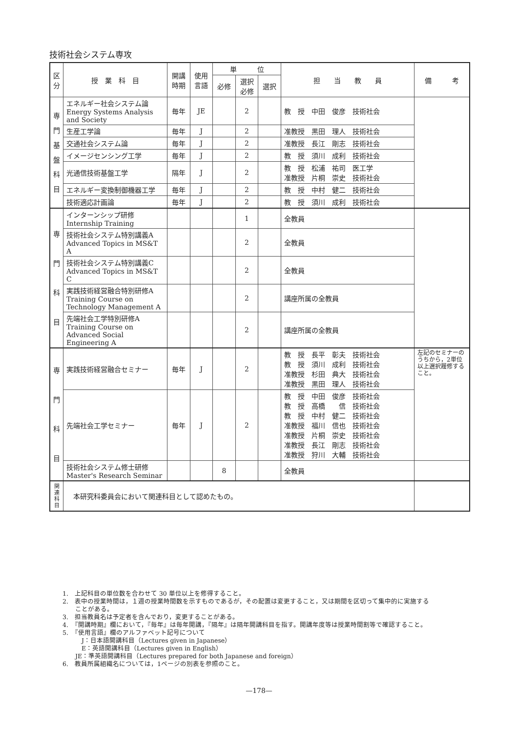技術社会システム専攻
| 区 分 | 授 業 科 目 | 開講 時期 | 使用 言語 | 単 位 | | | 担 当 教 員 | 備 考 |
| --- | --- | --- | --- | --- | --- | --- | --- | --- |
| | | | | 必修 | 選択 必修 | 選択 | | |
| 専 門 基 盤 科 目 | エネルギー社会システム論 Energy Systems Analysis and Society | 毎年 | JE | | 2 | | 教 授 中田 俊彦 技術社会 | |
| | 生産工学論 | 毎年 | J | | 2 | | 准教授 黒田 理人 技術社会 | |
| | 交通社会システム論 | 毎年 | J | | 2 | | 准教授 長江 剛志 技術社会 | |
| | イメージセンシング工学 | 毎年 | J | | 2 | | 教 授 須川 成利 技術社会 | |
| | 光通信技術基盤工学 | 隔年 | J | | 2 | | 教 授 松浦 祐司 医工学 准教授 片桐 崇史 技術社会 | |
| | エネルギー変換制御機器工学 | 毎年 | J | | 2 | | 教 授 中村 健二 技術社会 | |
| | 技術適応計画論 | 毎年 | J | | 2 | | 教 授 須川 成利 技術社会 | |
| 専 門 科 目 | インターンシップ研修 Internship Training | | | | 1 | | 全教員 | |
| | 技術社会システム特別講義A Advanced Topics in MS&T A | | | | 2 | | 全教員 | |
| | 技術社会システム特別講義C Advanced Topics in MS&T C | | | | 2 | | 全教員 | |
| | 実践技術経営融合特別研修A Training Course on Technology Management A | | | | 2 | | 講座所属の全教員 | |
| | 先端社会工学特別研修A Training Course on Advanced Social Engineering A | | | | 2 | | 講座所属の全教員 | |
| 専 門 科 目 | 実践技術経営融合セミナー | 毎年 | J | | 2 | | 教 授 長平 彰夫 技術社会 教 授 須川 成利 技術社会 准教授 杉田 典大 技術社会 准教授 黒田 理人 技術社会 | 左記のセミナーのうちから，2単位以上選択履修すること。 |
| | 先端社会工学セミナー | 毎年 | J | | 2 | | 教 授 中田 俊彦 技術社会 教 授 高橋 信 技術社会 教 授 中村 健二 技術社会 准教授 福川 信也 技術社会 准教授 片桐 崇史 技術社会 准教授 長江 剛志 技術社会 准教授 狩川 大輔 技術社会 | |
| | 技術社会システム修士研修 Master's Research Seminar | | | 8 | | | 全教員 | |
| 関 連 科 目 | 本研究科委員会において関連科目として認めたもの。 | | | | | | | |
1.　上記科目の単位数を合わせて 30 単位以上を修得すること。
2.　表中の授業時間は，１週の授業時間数を示すものであるが，その配置は変更すること，又は期間を区切って集中的に実施する
　　ことがある。
3.　担当教員名は予定者を含んでおり，変更することがある。
4.　『開講時期』欄において，『毎年』は毎年開講，『隔年』は隔年開講科目を指す。開講年度等は授業時間割等で確認すること。
5.　『使用言語』欄のアルファベット記号について
　　　J：日本語開講科目（Lectures given in Japanese）
　　　E：英語開講科目（Lectures given in English）
　　JE：準英語開講科目（Lectures prepared for both Japanese and foreign）
6.　教員所属組織名については，1ページの別表を参照のこと。
—178—